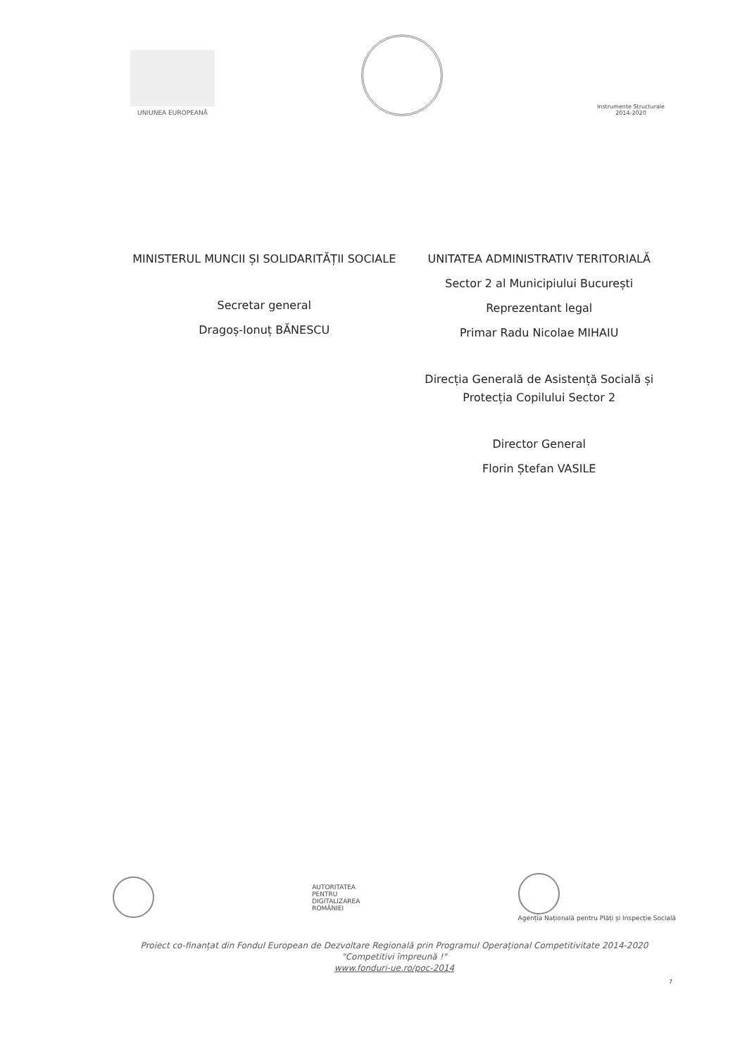UNIUNEA EUROPEANĂ
Instrumente Structurale
2014-2020
MINISTERUL MUNCII ȘI SOLIDARITĂȚII SOCIALE
Secretar general
Dragoș-Ionuț BĂNESCU
UNITATEA ADMINISTRATIV TERITORIALĂ
Sector 2 al Municipiului București
Reprezentant legal
Primar Radu Nicolae MIHAIU
Direcția Generală de Asistență Socială și Protecția Copilului Sector 2
Director General
Florin Ștefan VASILE
AUTORITATEA
PENTRU
DIGITALIZAREA
ROMÂNIEI
Agenția Națională pentru Plăți și Inspecție Socială
Proiect co-finanțat din Fondul European de Dezvoltare Regională prin Programul Operațional Competitivitate 2014-2020
"Competitivi împreună !"
www.fonduri-ue.ro/poc-2014
7